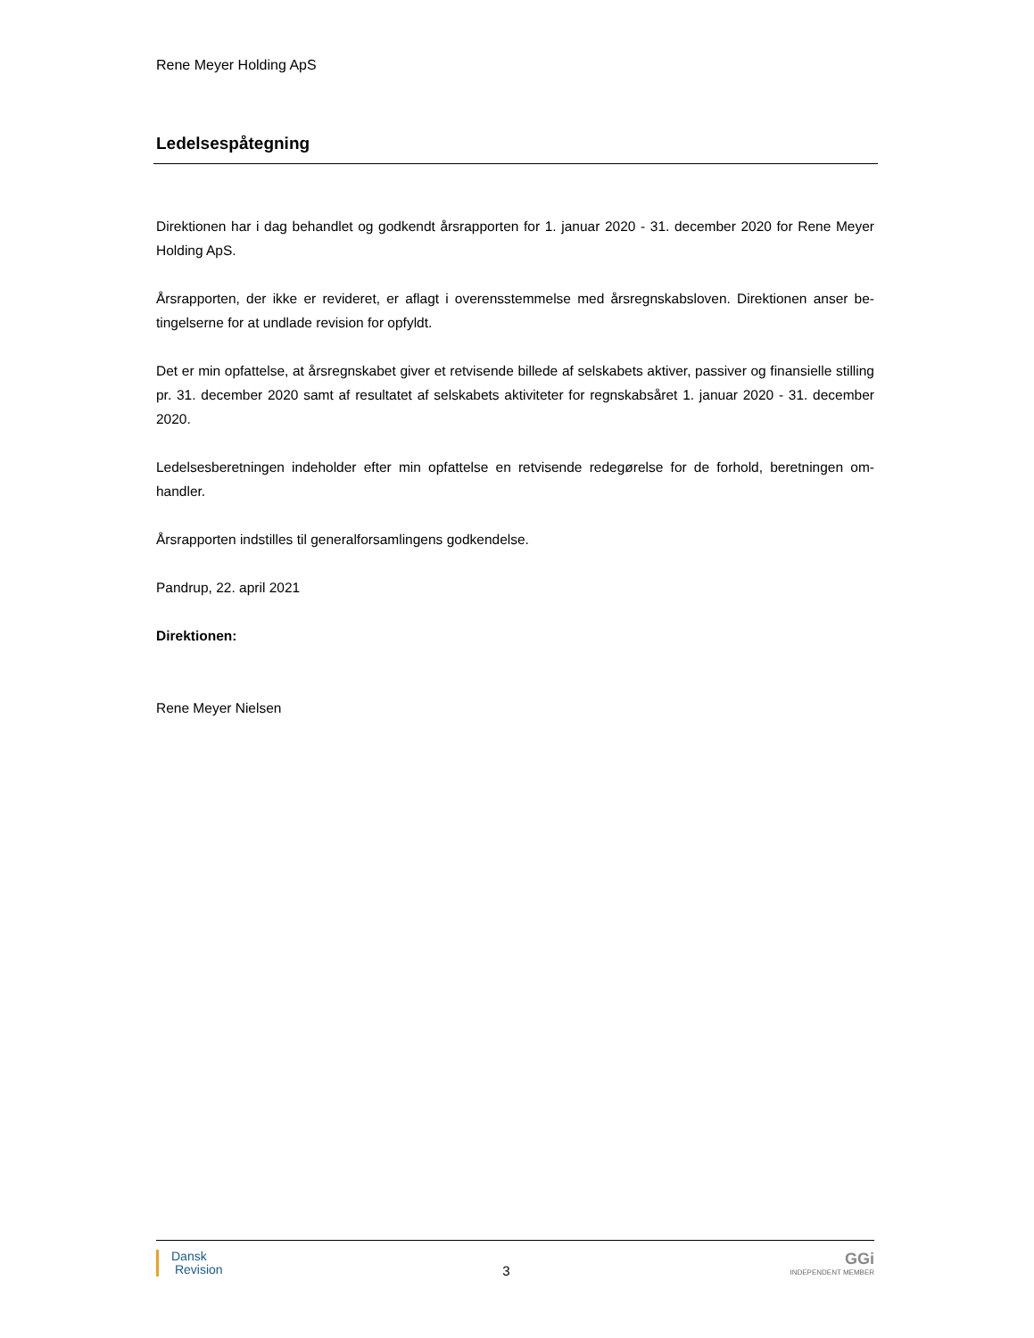Rene Meyer Holding ApS
Ledelsespåtegning
Direktionen har i dag behandlet og godkendt årsrapporten for 1. januar 2020 - 31. december 2020 for Rene Meyer Holding ApS.
Årsrapporten, der ikke er revideret, er aflagt i overensstemmelse med årsregnskabsloven. Direktionen anser be-tingelserne for at undlade revision for opfyldt.
Det er min opfattelse, at årsregnskabet giver et retvisende billede af selskabets aktiver, passiver og finansielle stilling pr. 31. december 2020 samt af resultatet af selskabets aktiviteter for regnskabsåret 1. januar 2020 - 31. december 2020.
Ledelsesberetningen indeholder efter min opfattelse en retvisende redegørelse for de forhold, beretningen om-handler.
Årsrapporten indstilles til generalforsamlingens godkendelse.
Pandrup, 22. april 2021
Direktionen:
Rene Meyer Nielsen
Dansk
Revision
3
GGi
INDEPENDENT MEMBER